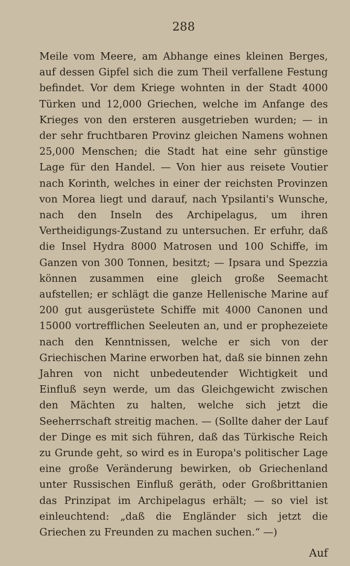288
Meile vom Meere, am Abhange eines kleinen Berges, auf dessen Gipfel sich die zum Theil verfallene Festung befindet. Vor dem Kriege wohnten in der Stadt 4000 Türken und 12,000 Griechen, welche im Anfange des Krieges von den ersteren ausgetrieben wurden; — in der sehr fruchtbaren Provinz gleichen Namens wohnen 25,000 Menschen; die Stadt hat eine sehr günstige Lage für den Handel. — Von hier aus reisete Voutier nach Korinth, welches in einer der reichsten Provinzen von Morea liegt und darauf, nach Ypsilanti's Wunsche, nach den Inseln des Archipelagus, um ihren Vertheidigungs-Zustand zu untersuchen. Er erfuhr, daß die Insel Hydra 8000 Matrosen und 100 Schiffe, im Ganzen von 300 Tonnen, besitzt; — Ipsara und Spezzia können zusammen eine gleich große Seemacht aufstellen; er schlägt die ganze Hellenische Marine auf 200 gut ausgerüstete Schiffe mit 4000 Canonen und 15000 vortrefflichen Seeleuten an, und er prophezeiete nach den Kenntnissen, welche er sich von der Griechischen Marine erworben hat, daß sie binnen zehn Jahren von nicht unbedeutender Wichtigkeit und Einfluß seyn werde, um das Gleichgewicht zwischen den Mächten zu halten, welche sich jetzt die Seeherrschaft streitig machen. — (Sollte daher der Lauf der Dinge es mit sich führen, daß das Türkische Reich zu Grunde geht, so wird es in Europa's politischer Lage eine große Veränderung bewirken, ob Griechenland unter Russischen Einfluß geräth, oder Großbrittanien das Prinzipat im Archipelagus erhält; — so viel ist einleuchtend: „daß die Engländer sich jetzt die Griechen zu Freunden zu machen suchen.“ —)
Auf